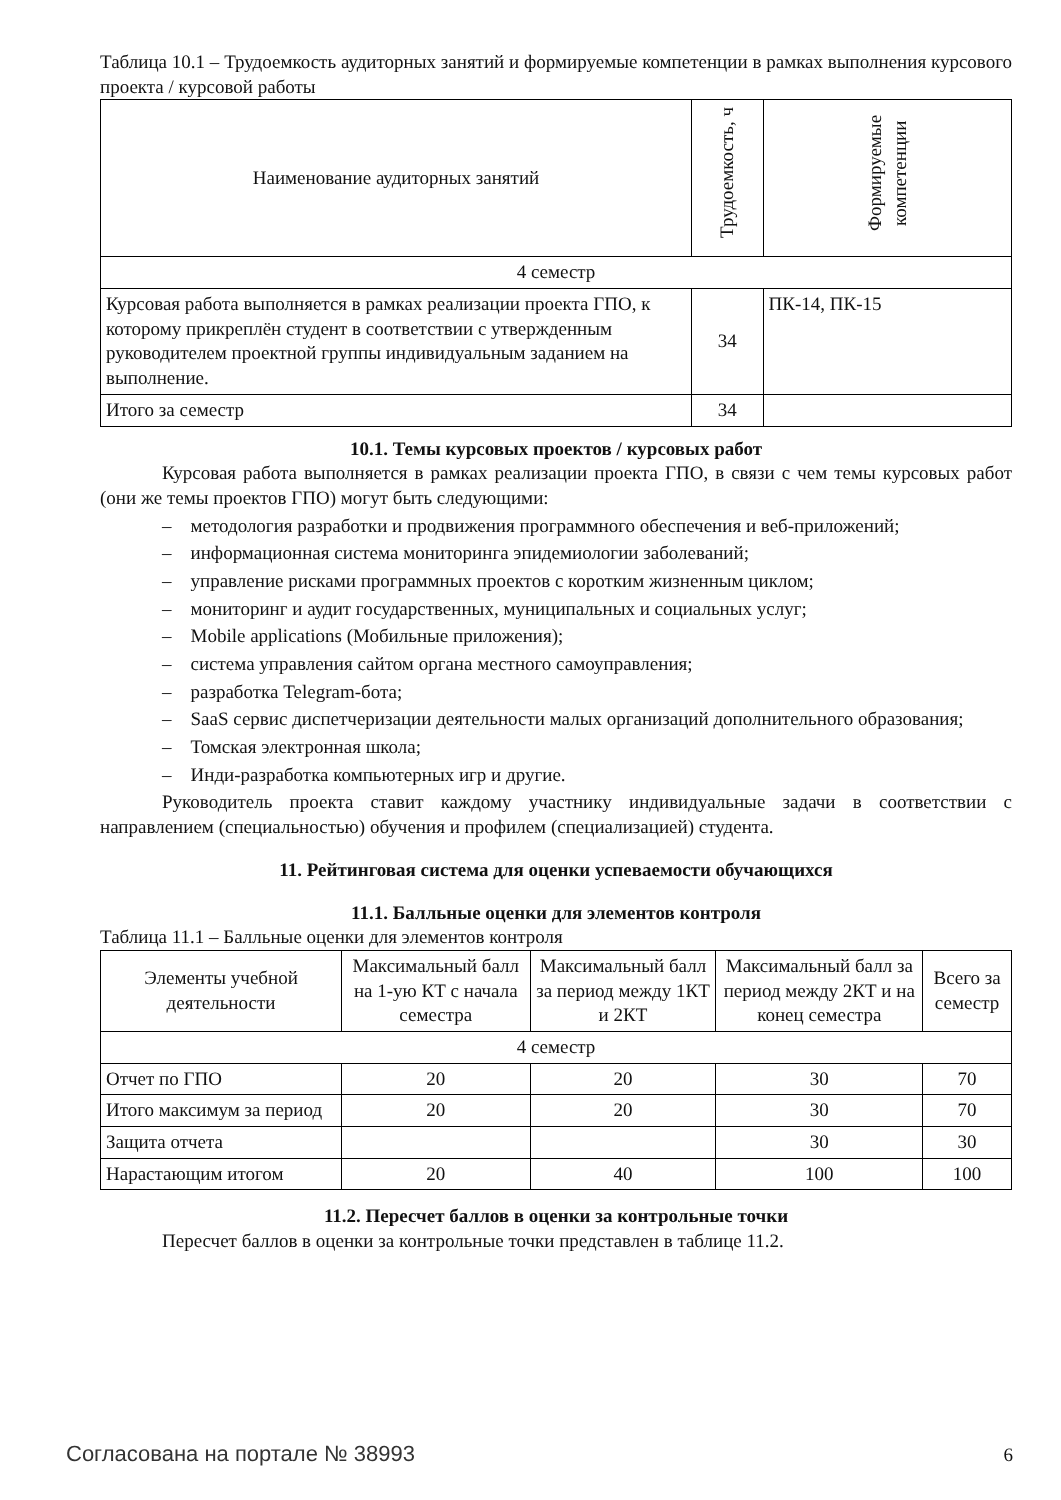Таблица 10.1 – Трудоемкость аудиторных занятий и формируемые компетенции в рамках выполнения курсового проекта / курсовой работы
| Наименование аудиторных занятий | Трудоемкость, ч | Формируемые компетенции |
| --- | --- | --- |
| 4 семестр | | |
| Курсовая работа выполняется в рамках реализации проекта ГПО, к которому прикреплён студент в соответствии с утвержденным руководителем проектной группы индивидуальным заданием на выполнение. | 34 | ПК-14, ПК-15 |
| Итого за семестр | 34 | |
10.1. Темы курсовых проектов / курсовых работ
Курсовая работа выполняется в рамках реализации проекта ГПО, в связи с чем темы курсовых работ (они же темы проектов ГПО) могут быть следующими:
– методология разработки и продвижения программного обеспечения и веб-приложений;
– информационная система мониторинга эпидемиологии заболеваний;
– управление рисками программных проектов с коротким жизненным циклом;
– мониторинг и аудит государственных, муниципальных и социальных услуг;
– Mobile applications (Мобильные приложения);
– система управления сайтом органа местного самоуправления;
– разработка Telegram-бота;
– SaaS сервис диспетчеризации деятельности малых организаций дополнительного образования;
– Томская электронная школа;
– Инди-разработка компьютерных игр и другие.
Руководитель проекта ставит каждому участнику индивидуальные задачи в соответствии с направлением (специальностью) обучения и профилем (специализацией) студента.
11. Рейтинговая система для оценки успеваемости обучающихся
11.1. Балльные оценки для элементов контроля
Таблица 11.1 – Балльные оценки для элементов контроля
| Элементы учебной деятельности | Максимальный балл на 1-ую КТ с начала семестра | Максимальный балл за период между 1КТ и 2КТ | Максимальный балл за период между 2КТ и на конец семестра | Всего за семестр |
| --- | --- | --- | --- | --- |
| 4 семестр | | | | |
| Отчет по ГПО | 20 | 20 | 30 | 70 |
| Итого максимум за период | 20 | 20 | 30 | 70 |
| Защита отчета | | | 30 | 30 |
| Нарастающим итогом | 20 | 40 | 100 | 100 |
11.2. Пересчет баллов в оценки за контрольные точки
Пересчет баллов в оценки за контрольные точки представлен в таблице 11.2.
Согласована на портале № 38993 6